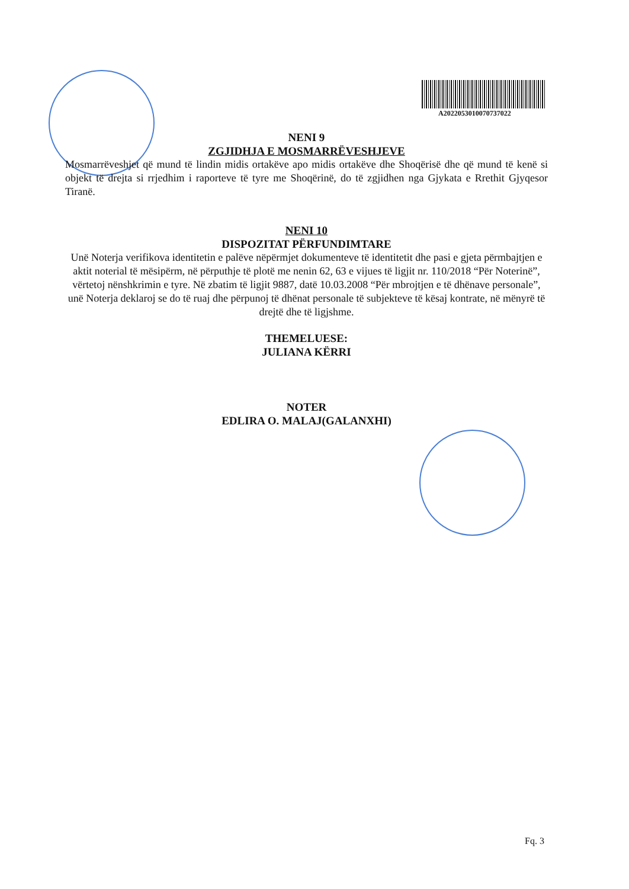A2022053010070737022
NENI 9
ZGJIDHJA E MOSMARRËVESHJEVE
Mosmarrëveshjet që mund të lindin midis ortakëve apo midis ortakëve dhe Shoqërisë dhe që mund të kenë si objekt të drejta si rrjedhim i raporteve të tyre me Shoqërinë, do të zgjidhen nga Gjykata e Rrethit Gjyqesor Tiranë.
NENI 10
DISPOZITAT PËRFUNDIMTARE
Unë Noterja verifikova identitetin e palëve nëpërmjet dokumenteve të identitetit dhe pasi e gjeta përmbajtjen e aktit noterial të mësipërm, në përputhje të plotë me nenin 62, 63 e vijues të ligjit nr. 110/2018 “Për Noterinë”, vërtetoj nënshkrimin e tyre. Në zbatim të ligjit 9887, datë 10.03.2008 “Për mbrojtjen e të dhënave personale”, unë Noterja deklaroj se do të ruaj dhe përpunoj të dhënat personale të subjekteve të kësaj kontrate, në mënyrë të drejtë dhe të ligjshme.
THEMELUESE:
JULIANA KËRRI
NOTER
EDLIRA O. MALAJ(GALANXHI)
Fq. 3